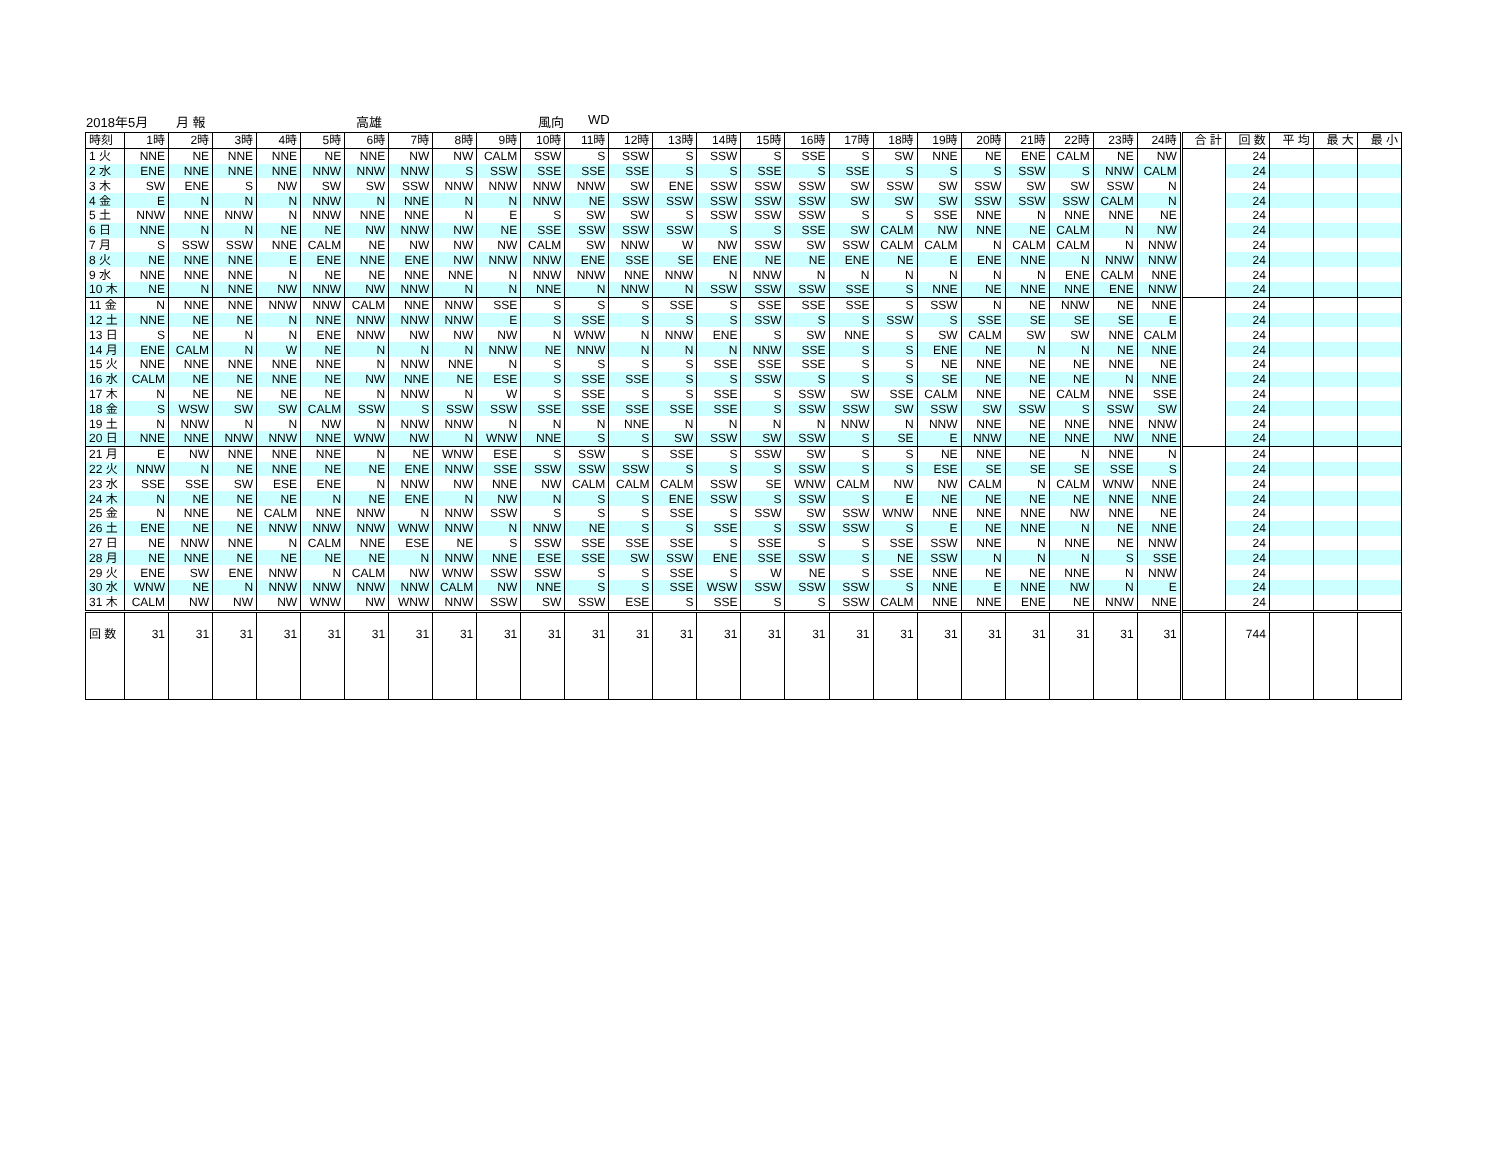2018年5月 月 報 高雄 風向 WD
| 時刻 | 1時 | 2時 | 3時 | 4時 | 5時 | 6時 | 7時 | 8時 | 9時 | 10時 | 11時 | 12時 | 13時 | 14時 | 15時 | 16時 | 17時 | 18時 | 19時 | 20時 | 21時 | 22時 | 23時 | 24時 | 合 計 | 回 数 | 平 均 | 最 大 | 最 小 |
| --- | --- | --- | --- | --- | --- | --- | --- | --- | --- | --- | --- | --- | --- | --- | --- | --- | --- | --- | --- | --- | --- | --- | --- | --- | --- | --- | --- | --- | --- |
| 1 火 | NNE | NE | NNE | NNE | NE | NNE | NW | NW | CALM | SSW | S | SSW | S | SSW | S | SSE | S | SW | NNE | NE | ENE | CALM | NE | NW | | 24 | | | |
| 2 水 | ENE | NNE | NNE | NNE | NNW | NNW | NNW | S | SSW | SSE | SSE | SSE | S | S | SSE | S | SSE | S | S | S | SSW | S | NNW | CALM | | 24 | | | |
| 3 木 | SW | ENE | S | NW | SW | SW | SSW | NNW | NNW | NNW | NNW | SW | ENE | SSW | SSW | SSW | SW | SSW | SW | SSW | SW | SW | SSW | N | | 24 | | | |
| 4 金 | E | N | N | N | NNW | N | NNE | N | N | NNW | NE | SSW | SSW | SSW | SSW | SSW | SW | SW | SW | SSW | SSW | SSW | CALM | N | | 24 | | | |
| 5 土 | NNW | NNE | NNW | N | NNW | NNE | NNE | N | E | S | SW | SW | S | SSW | SSW | SSW | S | S | SSE | NNE | N | NNE | NNE | NE | | 24 | | | |
| 6 日 | NNE | N | N | NE | NE | NW | NNW | NW | NE | SSE | SSW | SSW | SSW | S | S | SSE | SW | CALM | NW | NNE | NE | CALM | N | NW | | 24 | | | |
| 7 月 | S | SSW | SSW | NNE | CALM | NE | NW | NW | NW | CALM | SW | NNW | W | NW | SSW | SW | SSW | CALM | CALM | N | CALM | CALM | N | NNW | | 24 | | | |
| 8 火 | NE | NNE | NNE | E | ENE | NNE | ENE | NW | NNW | NNW | ENE | SSE | SE | ENE | NE | NE | ENE | NE | E | ENE | NNE | N | NNW | NNW | | 24 | | | |
| 9 水 | NNE | NNE | NNE | N | NE | NE | NNE | NNE | N | NNW | NNW | NNE | NNW | N | NNW | N | N | N | N | N | N | ENE | CALM | NNE | | 24 | | | |
| 10 木 | NE | N | NNE | NW | NNW | NW | NNW | N | N | NNE | N | NNW | N | SSW | SSW | SSW | SSE | S | NNE | NE | NNE | NNE | ENE | NNW | | 24 | | | |
| 11 金 | N | NNE | NNE | NNW | NNW | CALM | NNE | NNW | SSE | S | S | S | SSE | S | SSE | SSE | SSE | S | SSW | N | NE | NNW | NE | NNE | | 24 | | | |
| 12 土 | NNE | NE | NE | N | NNE | NNW | NNW | NNW | E | S | SSE | S | S | S | SSW | S | S | SSW | S | SSE | SE | SE | SE | E | | 24 | | | |
| 13 日 | S | NE | N | N | ENE | NNW | NW | NW | NW | N | WNW | N | NNW | ENE | S | SW | NNE | S | SW | CALM | SW | SW | NNE | CALM | | 24 | | | |
| 14 月 | ENE | CALM | N | W | NE | N | N | N | NNW | NE | NNW | N | N | N | NNW | SSE | S | S | ENE | NE | N | N | NE | NNE | | 24 | | | |
| 15 火 | NNE | NNE | NNE | NNE | NNE | N | NNW | NNE | N | S | S | S | S | SSE | SSE | SSE | S | S | NE | NNE | NE | NE | NNE | NE | | 24 | | | |
| 16 水 | CALM | NE | NE | NNE | NE | NW | NNE | NE | ESE | S | SSE | SSE | S | S | SSW | S | S | S | SE | NE | NE | NE | N | NNE | | 24 | | | |
| 17 木 | N | NE | NE | NE | NE | N | NNW | N | W | S | SSE | S | S | SSE | S | SSW | SW | SSE | CALM | NNE | NE | CALM | NNE | SSE | | 24 | | | |
| 18 金 | S | WSW | SW | SW | CALM | SSW | S | SSW | SSW | SSE | SSE | SSE | SSE | SSE | S | SSW | SSW | SW | SSW | SW | SSW | S | SSW | SW | | 24 | | | |
| 19 土 | N | NNW | N | N | NW | N | NNW | NNW | N | N | N | NNE | N | N | N | N | NNW | N | NNW | NNE | NE | NNE | NNE | NNW | | 24 | | | |
| 20 日 | NNE | NNE | NNW | NNW | NNE | WNW | NW | N | WNW | NNE | S | S | SW | SSW | SW | SSW | S | SE | E | NNW | NE | NNE | NW | NNE | | 24 | | | |
| 21 月 | E | NW | NNE | NNE | NNE | N | NE | WNW | ESE | S | SSW | S | SSE | S | SSW | SW | S | S | NE | NNE | NE | N | NNE | N | | 24 | | | |
| 22 火 | NNW | N | NE | NNE | NE | NE | ENE | NNW | SSE | SSW | SSW | SSW | S | S | S | SSW | S | S | ESE | SE | SE | SE | SSE | S | | 24 | | | |
| 23 水 | SSE | SSE | SW | ESE | ENE | N | NNW | NW | NNE | NW | CALM | CALM | CALM | SSW | SE | WNW | CALM | NW | NW | CALM | N | CALM | WNW | NNE | | 24 | | | |
| 24 木 | N | NE | NE | NE | N | NE | ENE | N | NW | N | S | S | ENE | SSW | S | SSW | S | E | NE | NE | NE | NE | NNE | NNE | | 24 | | | |
| 25 金 | N | NNE | NE | CALM | NNE | NNW | N | NNW | SSW | S | S | S | SSE | S | SSW | SW | SSW | WNW | NNE | NNE | NNE | NW | NNE | NE | | 24 | | | |
| 26 土 | ENE | NE | NE | NNW | NNW | NNW | WNW | NNW | N | NNW | NE | S | S | SSE | S | SSW | SSW | S | E | NE | NNE | N | NE | NNE | | 24 | | | |
| 27 日 | NE | NNW | NNE | N | CALM | NNE | ESE | NE | S | SSW | SSE | SSE | SSE | S | SSE | S | S | SSE | SSW | NNE | N | NNE | NE | NNW | | 24 | | | |
| 28 月 | NE | NNE | NE | NE | NE | NE | N | NNW | NNE | ESE | SSE | SW | SSW | ENE | SSE | SSW | S | NE | SSW | N | N | N | S | SSE | | 24 | | | |
| 29 火 | ENE | SW | ENE | NNW | N | CALM | NW | WNW | SSW | SSW | S | S | SSE | S | W | NE | S | SSE | NNE | NE | NE | NNE | N | NNW | | 24 | | | |
| 30 水 | WNW | NE | N | NNW | NNW | NNW | NNW | CALM | NW | NNE | S | S | SSE | WSW | SSW | SSW | SSW | S | NNE | E | NNE | NW | N | E | | 24 | | | |
| 31 木 | CALM | NW | NW | NW | WNW | NW | WNW | NNW | SSW | SW | SSW | ESE | S | SSE | S | S | SSW | CALM | NNE | NNE | ENE | NE | NNW | NNE | | 24 | | | |
| 回 数 | 31 | 31 | 31 | 31 | 31 | 31 | 31 | 31 | 31 | 31 | 31 | 31 | 31 | 31 | 31 | 31 | 31 | 31 | 31 | 31 | 31 | 31 | 31 | 31 | | 744 | | | |